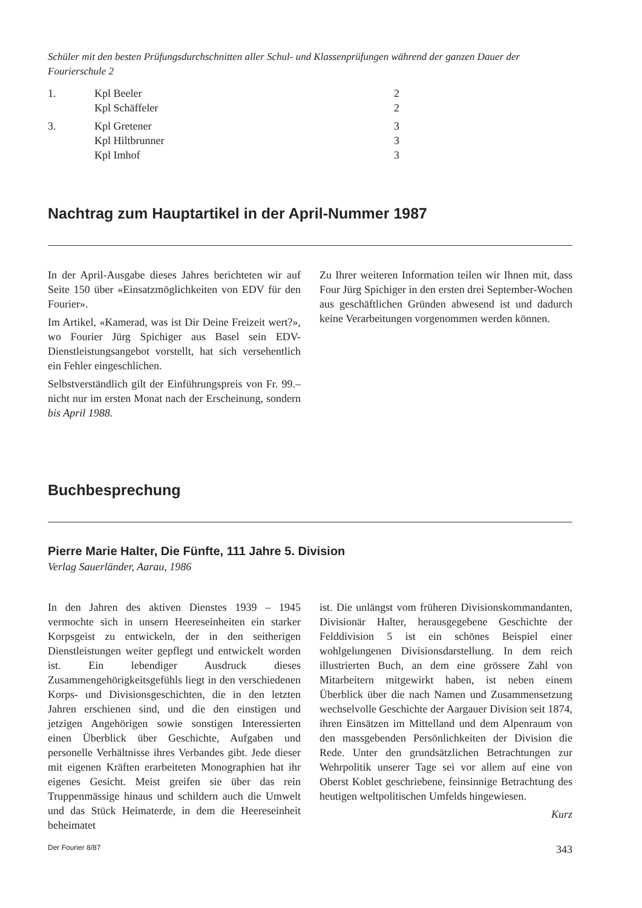Schüler mit den besten Prüfungsdurchschnitten aller Schul- und Klassenprüfungen während der ganzen Dauer der Fourierschule 2
| 1. | Kpl Beeler | 2 |
| | Kpl Schäffeler | 2 |
| 3. | Kpl Gretener | 3 |
| | Kpl Hiltbrunner | 3 |
| | Kpl Imhof | 3 |
Nachtrag zum Hauptartikel in der April-Nummer 1987
In der April-Ausgabe dieses Jahres berichteten wir auf Seite 150 über «Einsatzmöglichkeiten von EDV für den Fourier».
Im Artikel, «Kamerad, was ist Dir Deine Freizeit wert?», wo Fourier Jürg Spichiger aus Basel sein EDV-Dienstleistungsangebot vorstellt, hat sich versehentlich ein Fehler eingeschlichen.
Selbstverständlich gilt der Einführungspreis von Fr. 99.– nicht nur im ersten Monat nach der Erscheinung, sondern bis April 1988.
Zu Ihrer weiteren Information teilen wir Ihnen mit, dass Four Jürg Spichiger in den ersten drei September-Wochen aus geschäftlichen Gründen abwesend ist und dadurch keine Verarbeitungen vorgenommen werden können.
Buchbesprechung
Pierre Marie Halter, Die Fünfte, 111 Jahre 5. Division
Verlag Sauerländer, Aarau, 1986
In den Jahren des aktiven Dienstes 1939 – 1945 vermochte sich in unsern Heereseinheiten ein starker Korpsgeist zu entwickeln, der in den seitherigen Dienstleistungen weiter gepflegt und entwickelt worden ist. Ein lebendiger Ausdruck dieses Zusammengehörigkeitsgefühls liegt in den verschiedenen Korps- und Divisionsgeschichten, die in den letzten Jahren erschienen sind, und die den einstigen und jetzigen Angehörigen sowie sonstigen Interessierten einen Überblick über Geschichte, Aufgaben und personelle Verhältnisse ihres Verbandes gibt. Jede dieser mit eigenen Kräften erarbeiteten Monographien hat ihr eigenes Gesicht. Meist greifen sie über das rein Truppenmässige hinaus und schildern auch die Umwelt und das Stück Heimaterde, in dem die Heereseinheit beheimatet
ist. Die unlängst vom früheren Divisionskommandanten, Divisionär Halter, herausgegebene Geschichte der Felddivision 5 ist ein schönes Beispiel einer wohlgelungenen Divisionsdarstellung. In dem reich illustrierten Buch, an dem eine grössere Zahl von Mitarbeitern mitgewirkt haben, ist neben einem Überblick über die nach Namen und Zusammensetzung wechselvolle Geschichte der Aargauer Division seit 1874, ihren Einsätzen im Mittelland und dem Alpenraum von den massgebenden Persönlichkeiten der Division die Rede. Unter den grundsätzlichen Betrachtungen zur Wehrpolitik unserer Tage sei vor allem auf eine von Oberst Koblet geschriebene, feinsinnige Betrachtung des heutigen weltpolitischen Umfelds hingewiesen.
Kurz
Der Fourier 8/87 343